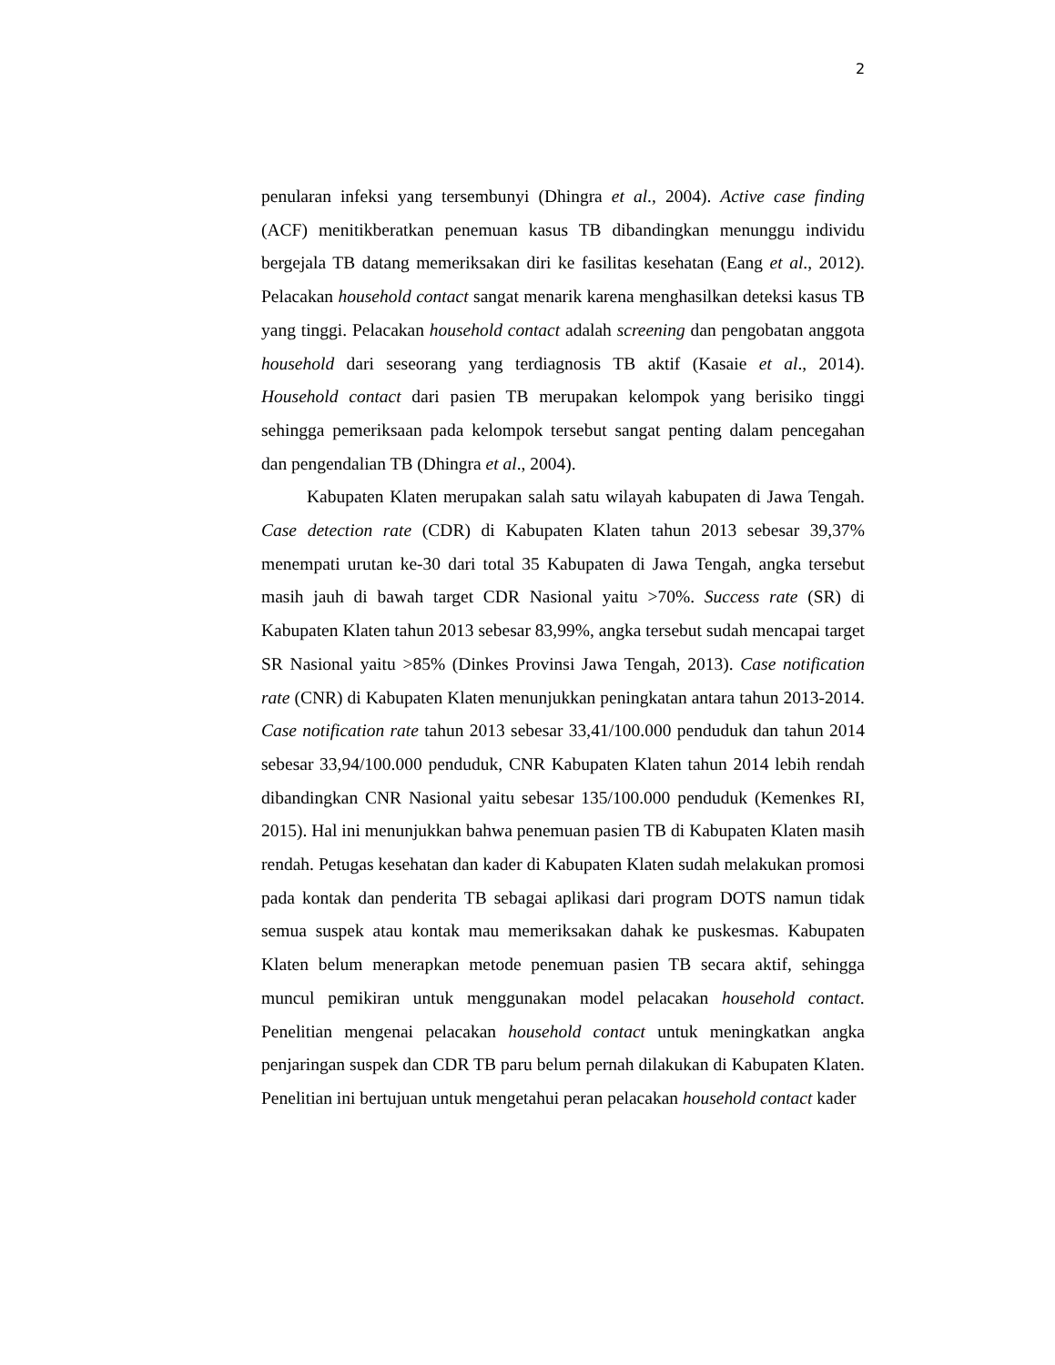2
penularan infeksi yang tersembunyi (Dhingra et al., 2004). Active case finding (ACF) menitikberatkan penemuan kasus TB dibandingkan menunggu individu bergejala TB datang memeriksakan diri ke fasilitas kesehatan (Eang et al., 2012). Pelacakan household contact sangat menarik karena menghasilkan deteksi kasus TB yang tinggi. Pelacakan household contact adalah screening dan pengobatan anggota household dari seseorang yang terdiagnosis TB aktif (Kasaie et al., 2014). Household contact dari pasien TB merupakan kelompok yang berisiko tinggi sehingga pemeriksaan pada kelompok tersebut sangat penting dalam pencegahan dan pengendalian TB (Dhingra et al., 2004).
Kabupaten Klaten merupakan salah satu wilayah kabupaten di Jawa Tengah. Case detection rate (CDR) di Kabupaten Klaten tahun 2013 sebesar 39,37% menempati urutan ke-30 dari total 35 Kabupaten di Jawa Tengah, angka tersebut masih jauh di bawah target CDR Nasional yaitu >70%. Success rate (SR) di Kabupaten Klaten tahun 2013 sebesar 83,99%, angka tersebut sudah mencapai target SR Nasional yaitu >85% (Dinkes Provinsi Jawa Tengah, 2013). Case notification rate (CNR) di Kabupaten Klaten menunjukkan peningkatan antara tahun 2013-2014. Case notification rate tahun 2013 sebesar 33,41/100.000 penduduk dan tahun 2014 sebesar 33,94/100.000 penduduk, CNR Kabupaten Klaten tahun 2014 lebih rendah dibandingkan CNR Nasional yaitu sebesar 135/100.000 penduduk (Kemenkes RI, 2015). Hal ini menunjukkan bahwa penemuan pasien TB di Kabupaten Klaten masih rendah. Petugas kesehatan dan kader di Kabupaten Klaten sudah melakukan promosi pada kontak dan penderita TB sebagai aplikasi dari program DOTS namun tidak semua suspek atau kontak mau memeriksakan dahak ke puskesmas. Kabupaten Klaten belum menerapkan metode penemuan pasien TB secara aktif, sehingga muncul pemikiran untuk menggunakan model pelacakan household contact. Penelitian mengenai pelacakan household contact untuk meningkatkan angka penjaringan suspek dan CDR TB paru belum pernah dilakukan di Kabupaten Klaten. Penelitian ini bertujuan untuk mengetahui peran pelacakan household contact kader